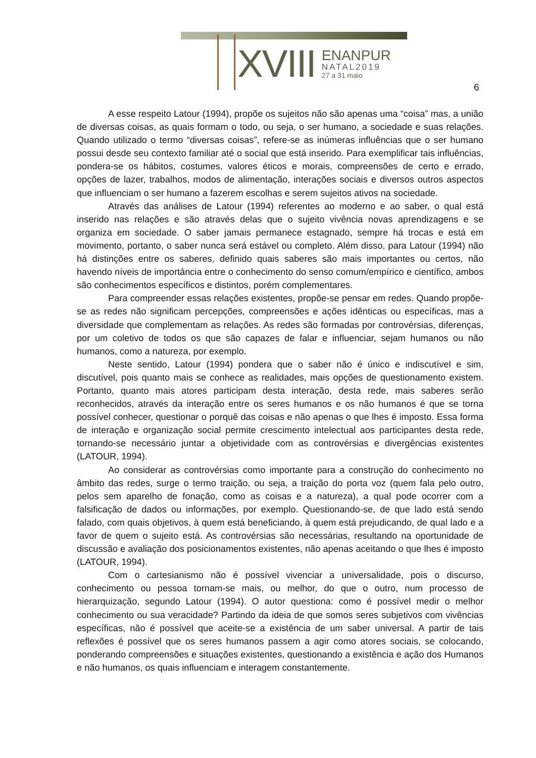XVIII
ENANPUR
NATAL2019
27 a 31 maio
6
A esse respeito Latour (1994), propõe os sujeitos não são apenas uma “coisa” mas, a união de diversas coisas, as quais formam o todo, ou seja, o ser humano, a sociedade e suas relações. Quando utilizado o termo “diversas coisas”, refere-se as inúmeras influências que o ser humano possui desde seu contexto familiar até o social que está inserido. Para exemplificar tais influências, pondera-se os hábitos, costumes, valores éticos e morais, compreensões de certo e errado, opções de lazer, trabalhos, modos de alimentação, interações sociais e diversos outros aspectos que influenciam o ser humano a fazerem escolhas e serem sujeitos ativos na sociedade.
Através das análises de Latour (1994) referentes ao moderno e ao saber, o qual está inserido nas relações e são através delas que o sujeito vivência novas aprendizagens e se organiza em sociedade. O saber jamais permanece estagnado, sempre há trocas e está em movimento, portanto, o saber nunca será estável ou completo. Além disso, para Latour (1994) não há distinções entre os saberes, definido quais saberes são mais importantes ou certos, não havendo níveis de importância entre o conhecimento do senso comum/empírico e científico, ambos são conhecimentos específicos e distintos, porém complementares.
Para compreender essas relações existentes, propõe-se pensar em redes. Quando propõe-se as redes não significam percepções, compreensões e ações idênticas ou específicas, mas a diversidade que complementam as relações. As redes são formadas por controvérsias, diferenças, por um coletivo de todos os que são capazes de falar e influenciar, sejam humanos ou não humanos, como a natureza, por exemplo.
Neste sentido, Latour (1994) pondera que o saber não é único e indiscutível e sim, discutível, pois quanto mais se conhece as realidades, mais opções de questionamento existem. Portanto, quanto mais atores participam desta interação, desta rede, mais saberes serão reconhecidos, através da interação entre os seres humanos e os não humanos é que se torna possível conhecer, questionar o porquê das coisas e não apenas o que lhes é imposto. Essa forma de interação e organização social permite crescimento intelectual aos participantes desta rede, tornando-se necessário juntar a objetividade com as controvérsias e divergências existentes (LATOUR, 1994).
Ao considerar as controvérsias como importante para a construção do conhecimento no âmbito das redes, surge o termo traição, ou seja, a traição do porta voz (quem fala pelo outro, pelos sem aparelho de fonação, como as coisas e a natureza), a qual pode ocorrer com a falsificação de dados ou informações, por exemplo. Questionando-se, de que lado está sendo falado, com quais objetivos, à quem está beneficiando, à quem está prejudicando, de qual lado e a favor de quem o sujeito está. As controvérsias são necessárias, resultando na oportunidade de discussão e avaliação dos posicionamentos existentes, não apenas aceitando o que lhes é imposto (LATOUR, 1994).
Com o cartesianismo não é possível vivenciar a universalidade, pois o discurso, conhecimento ou pessoa tornam-se mais, ou melhor, do que o outro, num processo de hierarquização, segundo Latour (1994). O autor questiona: como é possível medir o melhor conhecimento ou sua veracidade? Partindo da ideia de que somos seres subjetivos com vivências específicas, não é possível que aceite-se a existência de um saber universal. A partir de tais reflexões é possível que os seres humanos passem a agir como atores sociais, se colocando, ponderando compreensões e situações existentes, questionando a existência e ação dos Humanos e não humanos, os quais influenciam e interagem constantemente.